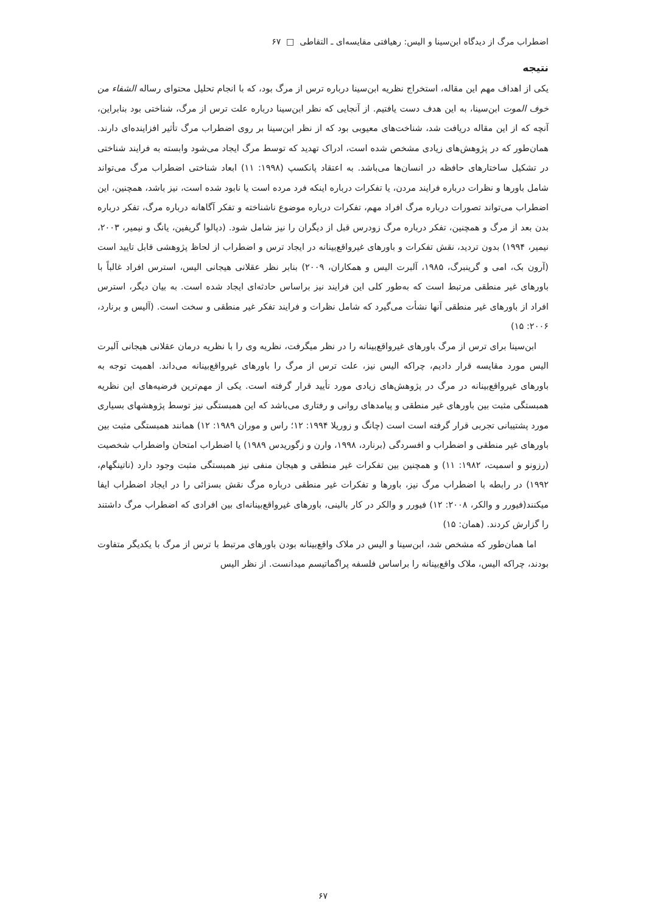اضطراب مرگ از دیدگاه ابن‌سینا و الیس: رهیافتی مقایسه‌ای ـ التقاطی □ ۶۷
نتیجه
یکی از اهداف مهم این مقاله، استخراج نظریه ابن‌سینا درباره ترس از مرگ بود، که با انجام تحلیل محتوای رساله الشفاء من خوف الموت ابن‌سینا، به این هدف دست یافتیم. از آنجایی که نظر ابن‌سینا درباره علت ترس از مرگ، شناختی بود بنابراین، آنچه که از این مقاله دریافت شد، شناخت‌های معیوبی بود که از نظر ابن‌سینا بر روی اضطراب مرگ تأثیر افزاینده‌ای دارند. همان‌طور که در پژوهش‌های زیادی مشخص شده است، ادراک تهدید که توسط مرگ ایجاد می‌شود وابسته به فرایند شناختی در تشکیل ساختارهای حافظه در انسان‌ها می‌باشد. به اعتقاد پانکسپ (۱۹۹۸: ۱۱) ابعاد شناختی اضطراب مرگ می‌تواند شامل باورها و نظرات درباره فرایند مردن، یا تفکرات درباره اینکه فرد مرده است یا نابود شده است، نیز باشد، همچنین، این اضطراب می‌تواند تصورات درباره مرگ افراد مهم، تفکرات درباره موضوع ناشناخته و تفکر آگاهانه درباره مرگ، تفکر درباره بدن بعد از مرگ و همچنین، تفکر درباره مرگ زودرس قبل از دیگران را نیز شامل شود. (دپالوا گریفین، یانگ و نیمیر، ۲۰۰۳، نیمیر، ۱۹۹۴) بدون تردید، نقش تفکرات و باورهای غیرواقع‌بینانه در ایجاد ترس و اضطراب از لحاظ پژوهشی قابل تایید است (آرون بک، امی و گرینبرگ، ۱۹۸۵، آلبرت الیس و همکاران، ۲۰۰۹) بنابر نظر عقلانی هیجانی الیس، استرس افراد غالباً با باورهای غیر منطقی مرتبط است که به‌طور کلی این فرایند نیز براساس حادثه‌ای ایجاد شده است. به بیان دیگر، استرس افراد از باورهای غیر منطقی آنها نشأت می‌گیرد که شامل نظرات و فرایند تفکر غیر منطقی و سخت است. (آلیس و برنارد، ۲۰۰۶: ۱۵)
ابن‌سینا برای ترس از مرگ باورهای غیرواقع‌بینانه را در نظر میگرفت، نظریه وی را با نظریه درمان عقلانی هیجانی آلبرت الیس مورد مقایسه قرار دادیم، چراکه الیس نیز، علت ترس از مرگ را باورهای غیرواقع‌بینانه می‌داند. اهمیت توجه به باورهای غیرواقع‌بینانه در مرگ در پژوهش‌های زیادی مورد تأیید قرار گرفته است. یکی از مهم‌ترین فرضیه‌های این نظریه همبستگی مثبت بین باورهای غیر منطقی و پیامدهای روانی و رفتاری می‌باشد که این همبستگی نیز توسط پژوهشهای بسیاری مورد پشتیبانی تجربی قرار گرفته است است (چانگ و زوریلا ۱۹۹۴: ۱۲؛ راس و موران ۱۹۸۹: ۱۲) همانند همبستگی مثبت بین باورهای غیر منطقی و اضطراب و افسردگی (برنارد، ۱۹۹۸، وارن و زگوریدس ۱۹۸۹) یا اضطراب امتحان واضطراب شخصیت (رزونو و اسمیت، ۱۹۸۲: ۱۱) و همچنین بین تفکرات غیر منطقی و هیجان منفی نیز همبستگی مثبت وجود دارد (ناتینگهام، ۱۹۹۲) در رابطه با اضطراب مرگ نیز، باورها و تفکرات غیر منطقی درباره مرگ نقش بسزائی را در ایجاد اضطراب ایفا میکنند(فیورر و والکر، ۲۰۰۸: ۱۲) فیورر و والکر در کار بالینی، باورهای غیرواقع‌بینانه‌ای بین افرادی که اضطراب مرگ داشتند را گزارش کردند. (همان: ۱۵)
اما همان‌طور که مشخص شد، ابن‌سینا و الیس در ملاک واقع‌بینانه بودن باورهای مرتبط با ترس از مرگ با یکدیگر متفاوت بودند، چراکه الیس، ملاک واقع‌بینانه را براساس فلسفه پراگماتیسم میدانست. از نظر الیس
۶۷